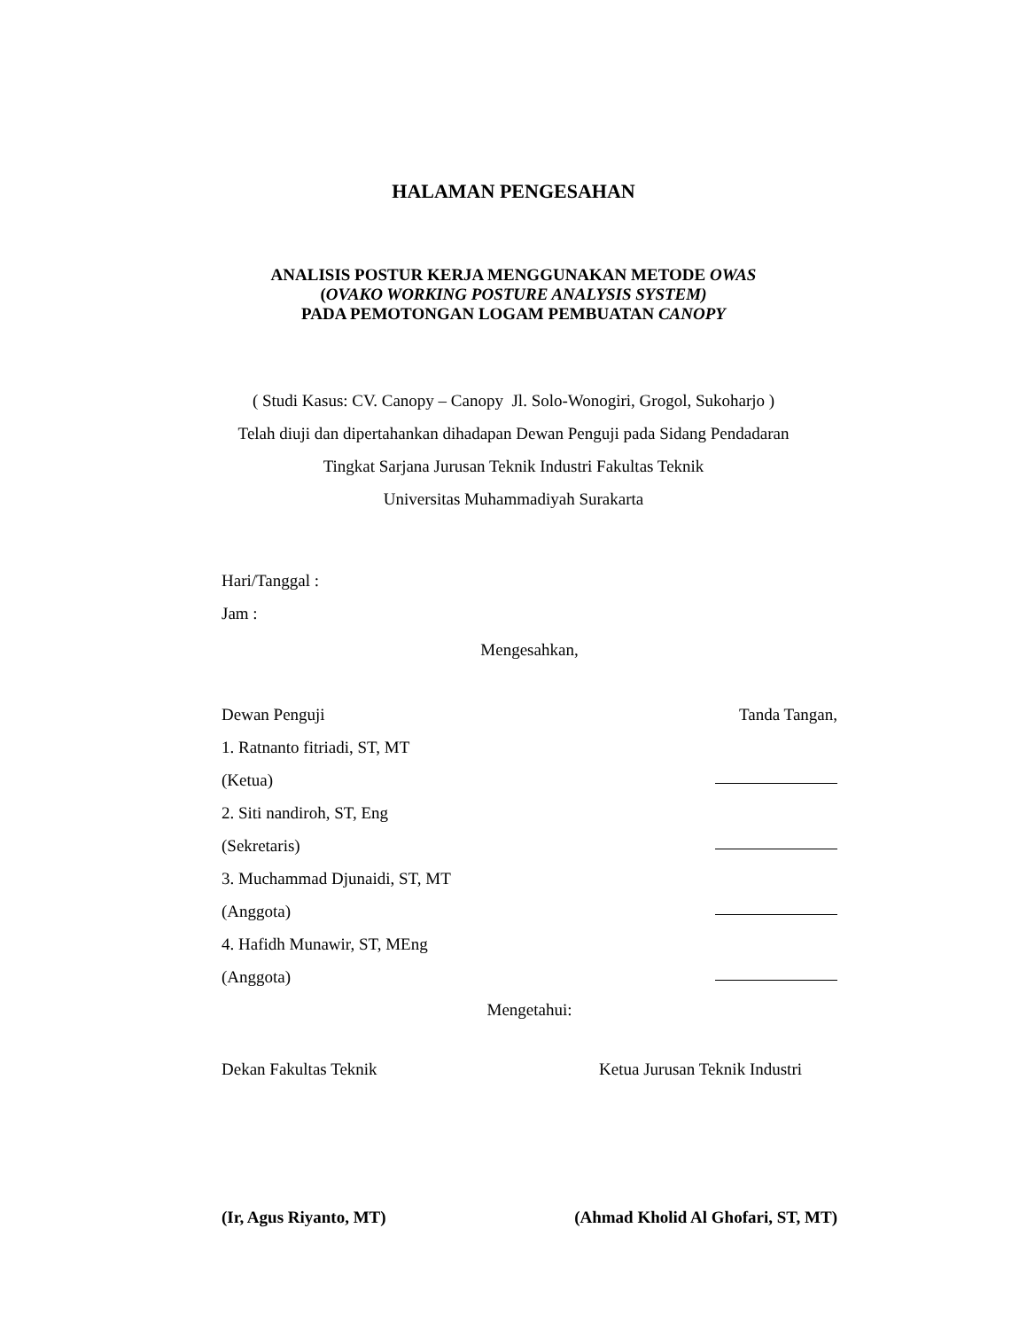HALAMAN PENGESAHAN
ANALISIS POSTUR KERJA MENGGUNAKAN METODE OWAS
(OVAKO WORKING POSTURE ANALYSIS SYSTEM)
PADA PEMOTONGAN LOGAM PEMBUATAN CANOPY
( Studi Kasus: CV. Canopy – Canopy Jl. Solo-Wonogiri, Grogol, Sukoharjo )
Telah diuji dan dipertahankan dihadapan Dewan Penguji pada Sidang Pendadaran
Tingkat Sarjana Jurusan Teknik Industri Fakultas Teknik
Universitas Muhammadiyah Surakarta
Hari/Tanggal :
Jam :
Mengesahkan,
Dewan Penguji Tanda Tangan,
1. Ratnanto fitriadi, ST, MT
(Ketua)
2. Siti nandiroh, ST, Eng
(Sekretaris)
3. Muchammad Djunaidi, ST, MT
(Anggota)
4. Hafidh Munawir, ST, MEng
(Anggota)
Mengetahui:
Dekan Fakultas Teknik Ketua Jurusan Teknik Industri
(Ir, Agus Riyanto, MT) (Ahmad Kholid Al Ghofari, ST, MT)